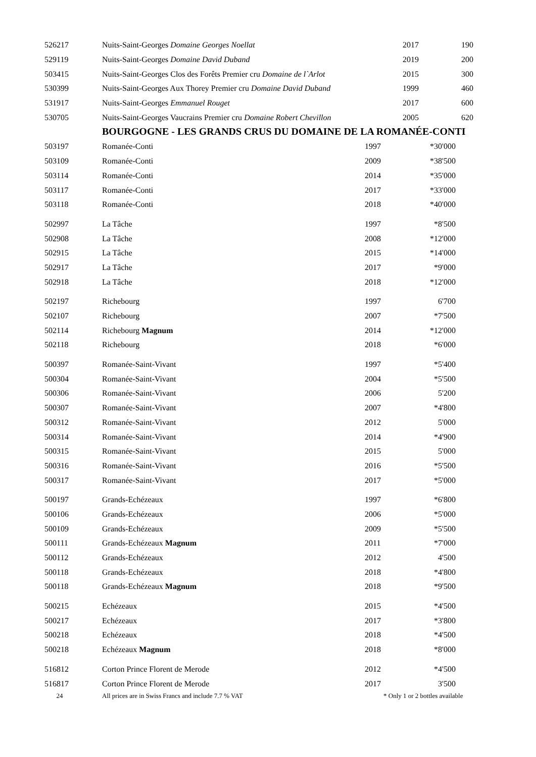| 526217 | Nuits-Saint-Georges Domaine Georges Noellat | 2017 | 190 |
| 529119 | Nuits-Saint-Georges Domaine David Duband | 2019 | 200 |
| 503415 | Nuits-Saint-Georges Clos des Forêts Premier cru Domaine de l`Arlot | 2015 | 300 |
| 530399 | Nuits-Saint-Georges Aux Thorey Premier cru Domaine David Duband | 1999 | 460 |
| 531917 | Nuits-Saint-Georges Emmanuel Rouget | 2017 | 600 |
| 530705 | Nuits-Saint-Georges Vaucrains Premier cru Domaine Robert Chevillon | 2005 | 620 |
BOURGOGNE - LES GRANDS CRUS DU DOMAINE DE LA ROMANÉE-CONTI
| 503197 | Romanée-Conti | 1997 | *30'000 |
| 503109 | Romanée-Conti | 2009 | *38'500 |
| 503114 | Romanée-Conti | 2014 | *35'000 |
| 503117 | Romanée-Conti | 2017 | *33'000 |
| 503118 | Romanée-Conti | 2018 | *40'000 |
| 502997 | La Tâche | 1997 | *8'500 |
| 502908 | La Tâche | 2008 | *12'000 |
| 502915 | La Tâche | 2015 | *14'000 |
| 502917 | La Tâche | 2017 | *9'000 |
| 502918 | La Tâche | 2018 | *12'000 |
| 502197 | Richebourg | 1997 | 6'700 |
| 502107 | Richebourg | 2007 | *7'500 |
| 502114 | Richebourg Magnum | 2014 | *12'000 |
| 502118 | Richebourg | 2018 | *6'000 |
| 500397 | Romanée-Saint-Vivant | 1997 | *5'400 |
| 500304 | Romanée-Saint-Vivant | 2004 | *5'500 |
| 500306 | Romanée-Saint-Vivant | 2006 | 5'200 |
| 500307 | Romanée-Saint-Vivant | 2007 | *4'800 |
| 500312 | Romanée-Saint-Vivant | 2012 | 5'000 |
| 500314 | Romanée-Saint-Vivant | 2014 | *4'900 |
| 500315 | Romanée-Saint-Vivant | 2015 | 5'000 |
| 500316 | Romanée-Saint-Vivant | 2016 | *5'500 |
| 500317 | Romanée-Saint-Vivant | 2017 | *5'000 |
| 500197 | Grands-Echézeaux | 1997 | *6'800 |
| 500106 | Grands-Echézeaux | 2006 | *5'000 |
| 500109 | Grands-Echézeaux | 2009 | *5'500 |
| 500111 | Grands-Echézeaux Magnum | 2011 | *7'000 |
| 500112 | Grands-Echézeaux | 2012 | 4'500 |
| 500118 | Grands-Echézeaux | 2018 | *4'800 |
| 500118 | Grands-Echézeaux Magnum | 2018 | *9'500 |
| 500215 | Echézeaux | 2015 | *4'500 |
| 500217 | Echézeaux | 2017 | *3'800 |
| 500218 | Echézeaux | 2018 | *4'500 |
| 500218 | Echézeaux Magnum | 2018 | *8'000 |
| 516812 | Corton Prince Florent de Merode | 2012 | *4'500 |
| 516817 | Corton Prince Florent de Merode | 2017 | 3'500 |
24 All prices are in Swiss Francs and include 7.7 % VAT * Only 1 or 2 bottles available